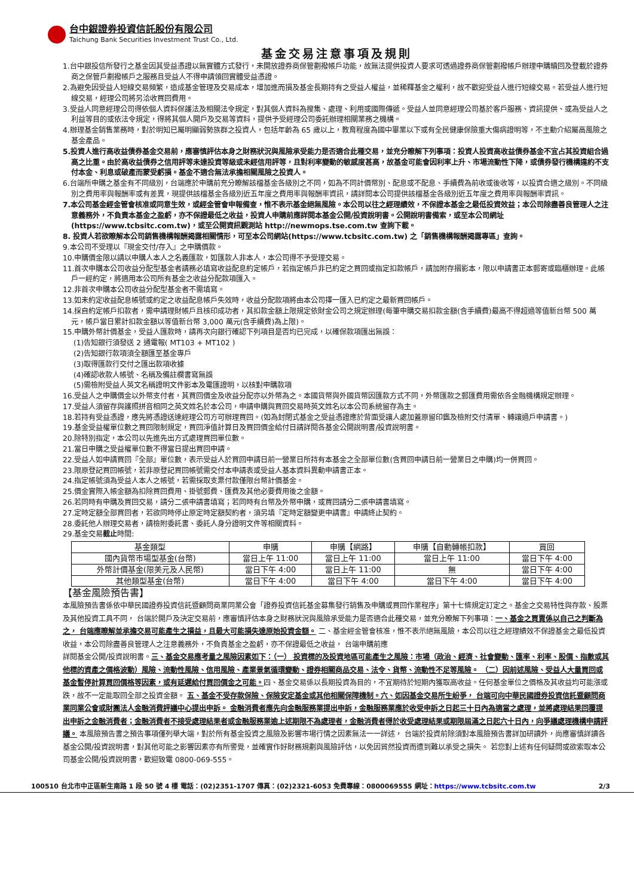台中銀證券投資信託股份有限公司
Taichung Bank Securities Investment Trust Co., Ltd.
基金交易注意事項及規則
1.台中銀投信所發行之基金因其受益憑證以無實體方式發行，未開放證券商保管劃撥帳戶功能，故無法提供投資人要求可透過證券商保管劃撥帳戶辦理申購贖回及登載於證券商之保管戶劃撥帳戶之服務且受益人不得申請領回實體受益憑證。
2.為避免因受益人短線交易頻繁，造成基金管理及交易成本，增加進而損及基金長期持有之受益人權益，並稀釋基金之權利，故不歡迎受益人進行短線交易。若受益人進行短線交易，經理公司將另洽收買回費用。
3.受益人同意經理公司得依個人資料保護法及相關法令規定，對其個人資料為搜集、處理、利用或國際傳遞。受益人並同意經理公司基於客戶服務、資訊提供、或為受益人之利益等目的或依法令規定，得將其個人開戶及交易等資料，提供予受經理公司委託辦理相關業務之機構。
4.辦理基金銷售業務時，對於明知已屬明顯弱勢族群之投資人，包括年齡為 65 歲以上，教育程度為國中畢業以下或有全民健康保險重大傷病證明等，不主動介紹屬高風險之基金產品。
5.投資人進行高收益債券基金交易前，應審慎評估本身之財務狀況與風險承受能力是否適合此種交易，並充分瞭解下列事項：投資人投資高收益債券基金不宜占其投資組合過高之比重。由於高收益債券之信用評等未達投資等級或未經信用評等，且對利率變動的敏感度甚高，故基金可能會因利率上升、市場流動性下降，或債券發行機構違約不支付本金、利息或破產而蒙受虧損。基金不適合無法承擔相關風險之投資人。
6.台端所申購之基金有不同級別，台端應於申購前充分瞭解該檔基金各級別之不同，如為不同計價幣別、配息或不配息、手續費為前收或後收等，以投資合適之級別。不同級別之費用率與報酬率或有差異，現提供該檔基金各級別近五年度之費用率與報酬率資訊，請詳閱本公司提供該檔基金各級別近五年度之費用率與報酬率資訊。
7.本公司基金經金管會核准或同意生效，或經金管會申報備查，惟不表示基金絕無風險。本公司以往之經理績效，不保證本基金之最低投資效益；本公司除盡善良管理人之注意義務外，不負責本基金之盈虧，亦不保證最低之收益，投資人申購前應詳閱本基金公開/投資說明書。公開說明書備索，或至本公司網址(https://www.tcbsitc.com.tw)，或至公開資訊觀測站 http://newmops.tse.com.tw 查詢下載。
8. 投資人若欲瞭解本公司銷售機構報酬揭露相關情形，可至本公司網站(https://www.tcbsitc.com.tw) 之「銷售機構報酬揭露專區」查詢。
9.本公司不受理以『現金交付/存入』之申購價款。
10.申購價金限以請以申購人本人之名義匯款，如匯款人非本人，本公司得不予受理交易。
11.首次申購本公司收益分配型基金者請務必填寫收益配息約定帳戶，若指定帳戶非已約定之買回或指定扣款帳戶，請加附存摺影本，限以申請書正本郵寄或臨櫃辦理。此帳戶一經約定，將適用本公司所有基金之收益分配款項匯入。
12.非首次申購本公司收益分配型基金者不需填寫。
13.如未約定收益配息帳號或約定之收益配息帳戶失效時，收益分配款項將由本公司擇一匯入已約定之最新買回帳戶。
14.採自約定帳戶扣款者，需申請理財帳戶且核印成功者，其扣款金額上限規定依財金公司之規定辦理(每筆申購交易扣款金額(含手續費)最高不得超過等值新台幣 500 萬元，帳戶當日累計扣款金額以等值新台幣 3,000 萬元(含手續費)為上限)。
15.申購外幣計價基金，受益人匯款時，請再次向銀行確認下列項目是否均已完成，以確保款項匯出無誤：
(1)告知銀行須發送 2 通電報( MT103 + MT102 )
(2)告知銀行款項須全額匯至基金專戶
(3)取得匯款行交付之匯出款項收據
(4)確認收款人帳號、名稱及備註欄書寫無誤
(5)需檢附受益人英文名稱證明文件影本及電匯證明，以核對申購款項
16.受益人之申購價金以外幣支付者，其買回價金及收益分配亦以外幣為之。本國貨幣與外國貨幣因匯款方式不同，外幣匯款之郵匯費用需依各金融機構規定辦理。
17.受益人須留存與護照拼音相同之英文姓名於本公司，申請申購與買回交易時英文姓名以本公司系統留存為主。
18.若持有受益憑證，應先將憑證送達經理公司方可辦理買回。(如為封閉式基金之受益憑證應於背面受讓人處加蓋原留印鑑及檢附交付清單、轉讓過戶申請書。)
19.基金受益權單位數之買回限制規定，買回淨值計算日及買回價金給付日請詳閱各基金公開說明書/投資說明書。
20.除特別指定，本公司以先進先出方式處理買回單位數。
21.當日申購之受益權單位數不得當日提出買回申請。
22.受益人如申請買回『全部』單位數，表示受益人於買回申請日前一營業日所持有本基金之全部單位數(含買回申請日前一營業日之申購)均一併買回。
23.限原登記買回帳號，若非原登記買回帳號需交付本申請表或受益人基本資料異動申請書正本。
24.指定帳號須為受益人本人之帳號，若需採取支票付款僅限台幣計價基金。
25.價金實際入帳金額為扣除買回費用、掛號郵費、匯費及其他必要費用後之金額。
26.若同時有申購及買回交易，請分二張申請書填寫；若同時有台幣及外幣申購，或買回請分二張申請書填寫。
27.定時定額全部買回者，若欲同時停止原定時定額契約者，須另填『定時定額變更申請書』申請終止契約。
28.委託他人辦理交易者，請檢附委託書、委託人身分證明文件等相關資料。
29.基金交易截止時間:
| 基金類型 | 申購 | 申購【網路】 | 申購【自動轉帳扣款】 | 買回 |
| --- | --- | --- | --- | --- |
| 國內貨幣市場型基金(台幣) | 當日上午 11:00 | 當日上午 11:00 | 當日上午 11:00 | 當日下午 4:00 |
| 外幣計價基金(限美元及人民幣) | 當日下午 4:00 | 當日上午 11:00 | 無 | 當日下午 4:00 |
| 其他類型基金(台幣) | 當日下午 4:00 | 當日下午 4:00 | 當日下午 4:00 | 當日下午 4:00 |
【基金風險預告書】
本風險預告書係依中華民國證券投資信託暨顧問商業同業公會「證券投資信託基金募集發行銷售及申購或買回作業程序」第十七條規定訂定之。基金之交易特性與存款、股票及其他投資工具不同， 台端於開戶及決定交易前，應審慎評估本身之財務狀況與風險承受能力是否適合此種交易，並充分瞭解下列事項：一、基金之買賣係以自己之判斷為之， 台端應瞭解並承擔交易可能產生之損益，且最大可能損失達原始投資金額。 二、基金經金管會核准，惟不表示絕無風險，本公司以往之經理績效不保證基金之最低投資收益，本公司除盡善良管理人之注意義務外，不負責基金之盈虧，亦不保證最低之收益， 台端申購前應
詳閱基金公開/投資說明書。三、基金交易應考量之風險因素如下：（一） 投資標的及投資地區可能產生之風險：市場（政治、經濟、社會變動、匯率、利率、股價、指數或其他標的資產之價格波動）風險、流動性風險、信用風險、產業景氣循環變動、證券相關商品交易、法令、貨幣、流動性不足等風險。 （二）因前述風險、受益人大量買回或基金暫停計算買回價格等因素，或有延遲給付買回價金之可能。四、基金交易係以長期投資為目的，不宜期待於短期內獲取高收益。任何基金單位之價格及其收益均可能漲或跌，故不一定能取回全部之投資金額。 五、基金不受存款保險、保險安定基金或其他相關保障機制。六、如因基金交易所生紛爭， 台端可向中華民國證券投資信託暨顧問商業同業公會或財團法人金融消費評議中心提出申訴。 金融消費者應先向金融服務業提出申訴，金融服務業應於收受申訴之日起三十日內為適當之處理，並將處理結果回覆提出申訴之金融消費者；金融消費者不接受處理結果者或金融服務業逾上述期限不為處理者，金融消費者得於收受處理結果或期限屆滿之日起六十日內，向爭議處理機構申請評議。 本風險預告書之預告事項僅列舉大端，對於所有基金投資之風險及影響市場行情之因素無法一一詳述， 台端於投資前除須對本風險預告書詳加研讀外，尚應審慎詳讀各基金公開/投資說明書，對其他可能之影響因素亦有所警覺，並確實作好財務規劃與風險評估，以免因貿然投資而遭到難以承受之損失。 若您對上述有任何疑問或欲索取本公司基金公開/投資說明書，歡迎致電 0800-069-555。
100510 台北市中正區新生南路 1 段 50 號 4 樓 電話：(02)2351-1707 傳真：(02)2321-6053 免費專線：0800069555 網址：https://www.tcbsitc.com.tw 2/3